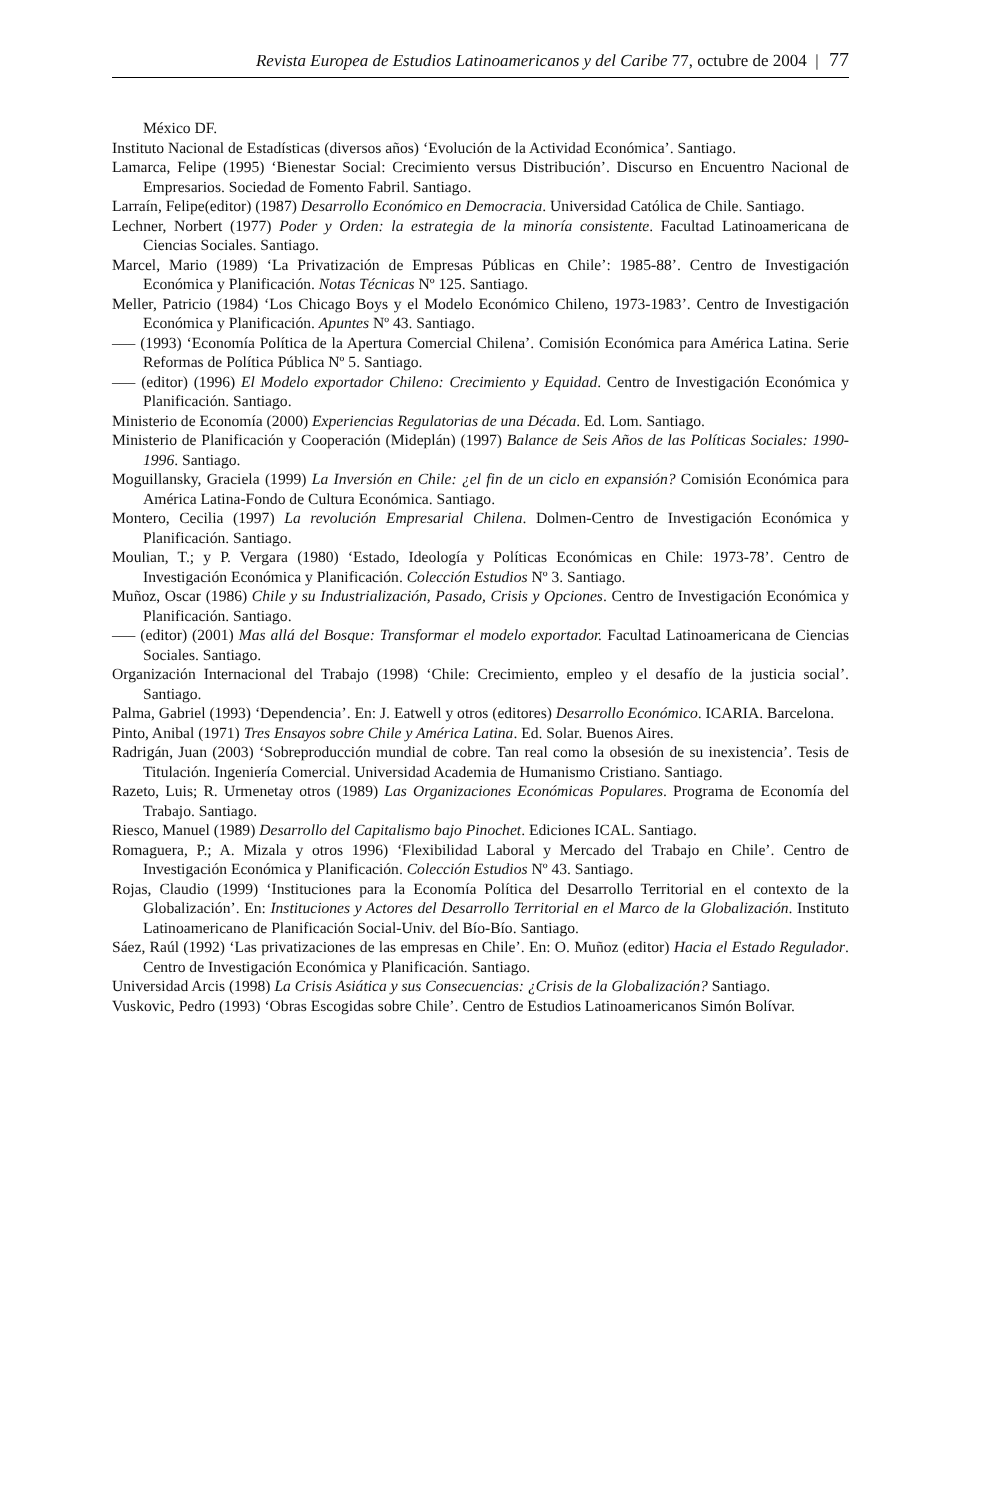Revista Europea de Estudios Latinoamericanos y del Caribe 77, octubre de 2004 | 77
México DF.
Instituto Nacional de Estadísticas (diversos años) ‘Evolución de la Actividad Económica’. Santiago.
Lamarca, Felipe (1995) ‘Bienestar Social: Crecimiento versus Distribución’. Discurso en Encuentro Nacional de Empresarios. Sociedad de Fomento Fabril. Santiago.
Larraín, Felipe(editor) (1987) Desarrollo Económico en Democracia. Universidad Católica de Chile. Santiago.
Lechner, Norbert (1977) Poder y Orden: la estrategia de la minoría consistente. Facultad Latinoamericana de Ciencias Sociales. Santiago.
Marcel, Mario (1989) ‘La Privatización de Empresas Públicas en Chile’: 1985-88’. Centro de Investigación Económica y Planificación. Notas Técnicas Nº 125. Santiago.
Meller, Patricio (1984) ‘Los Chicago Boys y el Modelo Económico Chileno, 1973-1983’. Centro de Investigación Económica y Planificación. Apuntes Nº 43. Santiago.
––– (1993) ‘Economía Política de la Apertura Comercial Chilena’. Comisión Económica para América Latina. Serie Reformas de Política Pública Nº 5. Santiago.
––– (editor) (1996) El Modelo exportador Chileno: Crecimiento y Equidad. Centro de Investigación Económica y Planificación. Santiago.
Ministerio de Economía (2000) Experiencias Regulatorias de una Década. Ed. Lom. Santiago.
Ministerio de Planificación y Cooperación (Mideplán) (1997) Balance de Seis Años de las Políticas Sociales: 1990-1996. Santiago.
Moguillansky, Graciela (1999) La Inversión en Chile: ¿el fin de un ciclo en expansión? Comisión Económica para América Latina-Fondo de Cultura Económica. Santiago.
Montero, Cecilia (1997) La revolución Empresarial Chilena. Dolmen-Centro de Investigación Económica y Planificación. Santiago.
Moulian, T.; y P. Vergara (1980) ‘Estado, Ideología y Políticas Económicas en Chile: 1973-78’. Centro de Investigación Económica y Planificación. Colección Estudios Nº 3. Santiago.
Muñoz, Oscar (1986) Chile y su Industrialización, Pasado, Crisis y Opciones. Centro de Investigación Económica y Planificación. Santiago.
––– (editor) (2001) Mas allá del Bosque: Transformar el modelo exportador. Facultad Latinoamericana de Ciencias Sociales. Santiago.
Organización Internacional del Trabajo (1998) ‘Chile: Crecimiento, empleo y el desafío de la justicia social’. Santiago.
Palma, Gabriel (1993) ‘Dependencia’. En: J. Eatwell y otros (editores) Desarrollo Económico. ICARIA. Barcelona.
Pinto, Anibal (1971) Tres Ensayos sobre Chile y América Latina. Ed. Solar. Buenos Aires.
Radrigán, Juan (2003) ‘Sobreproducción mundial de cobre. Tan real como la obsesión de su inexistencia’. Tesis de Titulación. Ingeniería Comercial. Universidad Academia de Humanismo Cristiano. Santiago.
Razeto, Luis; R. Urmenetay otros (1989) Las Organizaciones Económicas Populares. Programa de Economía del Trabajo. Santiago.
Riesco, Manuel (1989) Desarrollo del Capitalismo bajo Pinochet. Ediciones ICAL. Santiago.
Romaguera, P.; A. Mizala y otros 1996) ‘Flexibilidad Laboral y Mercado del Trabajo en Chile’. Centro de Investigación Económica y Planificación. Colección Estudios Nº 43. Santiago.
Rojas, Claudio (1999) ‘Instituciones para la Economía Política del Desarrollo Territorial en el contexto de la Globalización’. En: Instituciones y Actores del Desarrollo Territorial en el Marco de la Globalización. Instituto Latinoamericano de Planificación Social-Univ. del Bío-Bío. Santiago.
Sáez, Raúl (1992) ‘Las privatizaciones de las empresas en Chile’. En: O. Muñoz (editor) Hacia el Estado Regulador. Centro de Investigación Económica y Planificación. Santiago.
Universidad Arcis (1998) La Crisis Asiática y sus Consecuencias: ¿Crisis de la Globalización? Santiago.
Vuskovic, Pedro (1993) ‘Obras Escogidas sobre Chile’. Centro de Estudios Latinoamericanos Simón Bolívar.